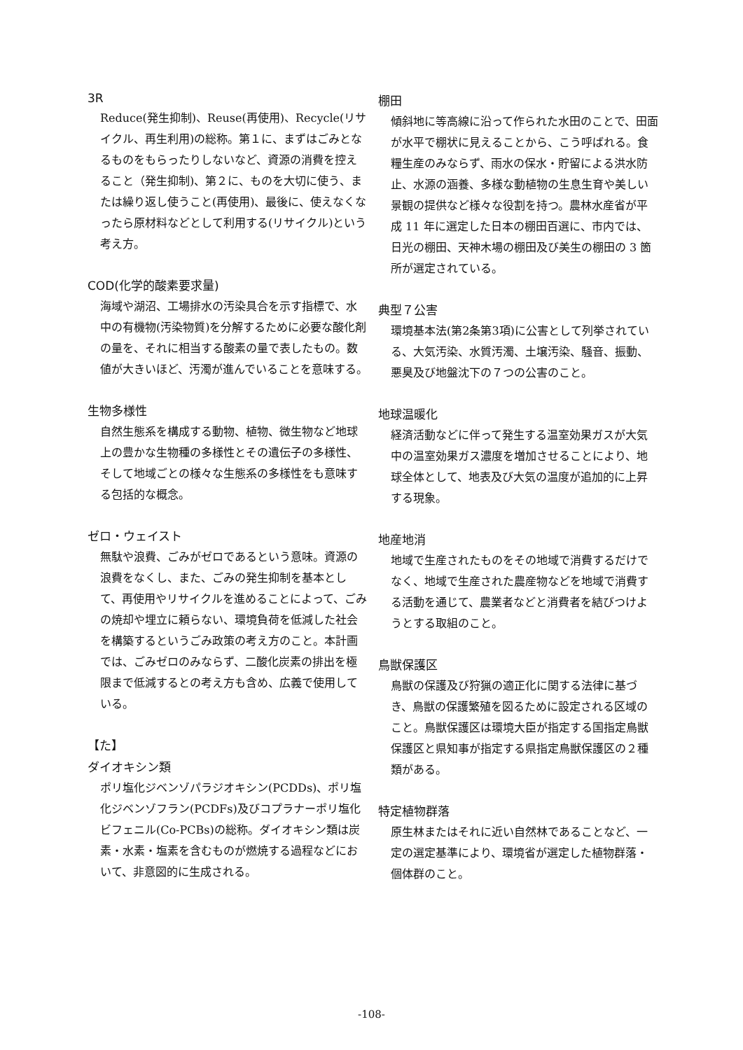3R
Reduce(発生抑制)、Reuse(再使用)、Recycle(リサイクル、再生利用)の総称。第１に、まずはごみとなるものをもらったりしないなど、資源の消費を控えること（発生抑制)、第２に、ものを大切に使う、または繰り返し使うこと(再使用)、最後に、使えなくなったら原材料などとして利用する(リサイクル)という考え方。
COD(化学的酸素要求量)
海域や湖沼、工場排水の汚染具合を示す指標で、水中の有機物(汚染物質)を分解するために必要な酸化剤の量を、それに相当する酸素の量で表したもの。数値が大きいほど、汚濁が進んでいることを意味する。
生物多様性
自然生態系を構成する動物、植物、微生物など地球上の豊かな生物種の多様性とその遺伝子の多様性、そして地域ごとの様々な生態系の多様性をも意味する包括的な概念。
ゼロ・ウェイスト
無駄や浪費、ごみがゼロであるという意味。資源の浪費をなくし、また、ごみの発生抑制を基本として、再使用やリサイクルを進めることによって、ごみの焼却や埋立に頼らない、環境負荷を低減した社会を構築するというごみ政策の考え方のこと。本計画では、ごみゼロのみならず、二酸化炭素の排出を極限まで低減するとの考え方も含め、広義で使用している。
【た】
ダイオキシン類
ポリ塩化ジベンゾパラジオキシン(PCDDs)、ポリ塩化ジベンゾフラン(PCDFs)及びコプラナーポリ塩化ビフェニル(Co-PCBs)の総称。ダイオキシン類は炭素・水素・塩素を含むものが燃焼する過程などにおいて、非意図的に生成される。
棚田
傾斜地に等高線に沿って作られた水田のことで、田面が水平で棚状に見えることから、こう呼ばれる。食糧生産のみならず、雨水の保水・貯留による洪水防止、水源の涵養、多様な動植物の生息生育や美しい景観の提供など様々な役割を持つ。農林水産省が平成 11 年に選定した日本の棚田百選に、市内では、日光の棚田、天神木場の棚田及び美生の棚田の 3 箇所が選定されている。
典型７公害
環境基本法(第2条第3項)に公害として列挙されている、大気汚染、水質汚濁、土壌汚染、騒音、振動、悪臭及び地盤沈下の７つの公害のこと。
地球温暖化
経済活動などに伴って発生する温室効果ガスが大気中の温室効果ガス濃度を増加させることにより、地球全体として、地表及び大気の温度が追加的に上昇する現象。
地産地消
地域で生産されたものをその地域で消費するだけでなく、地域で生産された農産物などを地域で消費する活動を通じて、農業者などと消費者を結びつけようとする取組のこと。
鳥獣保護区
鳥獣の保護及び狩猟の適正化に関する法律に基づき、鳥獣の保護繁殖を図るために設定される区域のこと。鳥獣保護区は環境大臣が指定する国指定鳥獣保護区と県知事が指定する県指定鳥獣保護区の２種類がある。
特定植物群落
原生林またはそれに近い自然林であることなど、一定の選定基準により、環境省が選定した植物群落・個体群のこと。
-108-